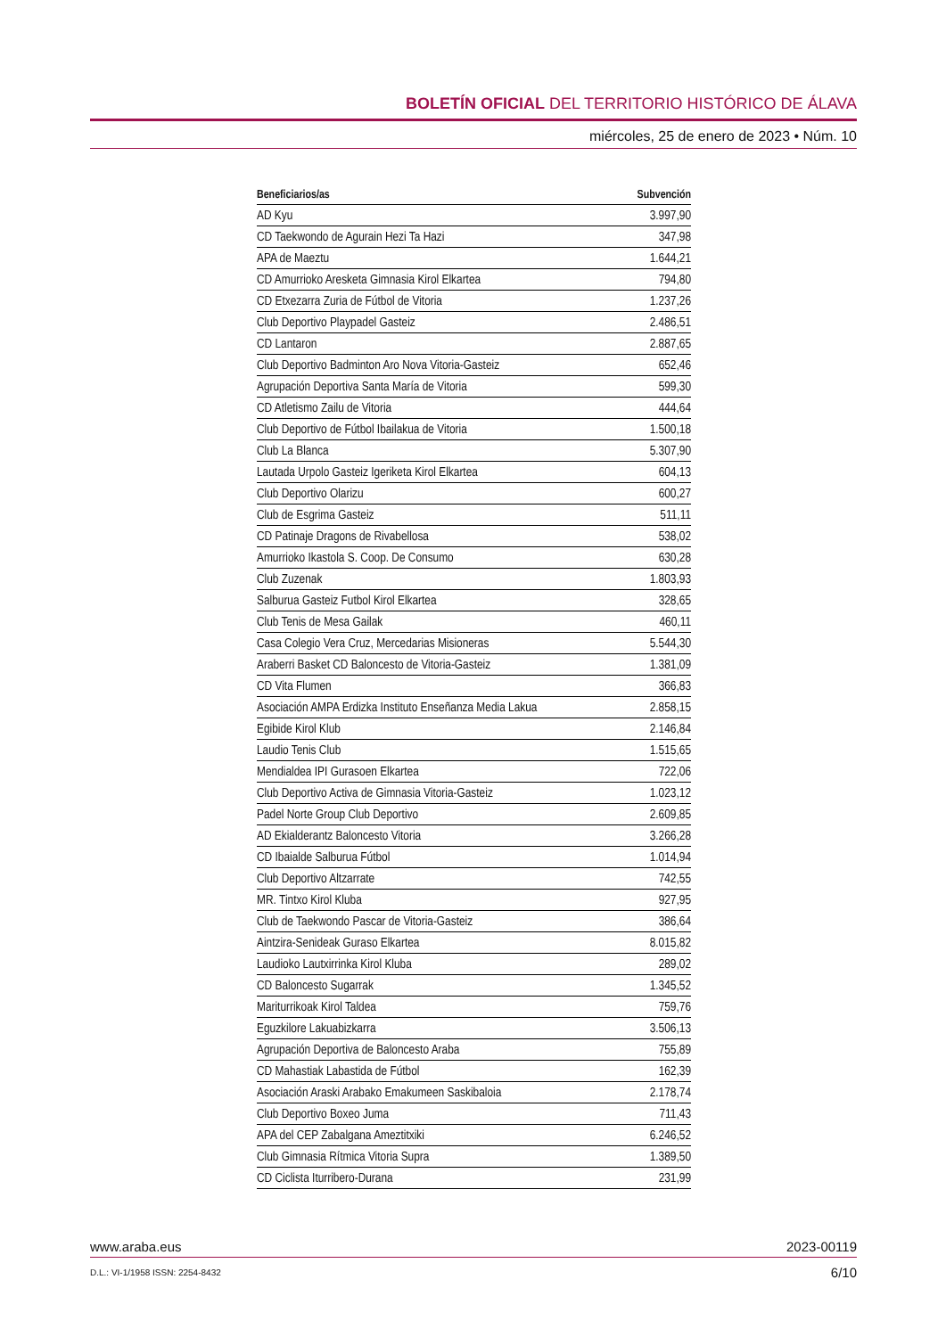BOLETÍN OFICIAL DEL TERRITORIO HISTÓRICO DE ÁLAVA
miércoles, 25 de enero de 2023 • Núm. 10
| Beneficiarios/as | Subvención |
| --- | --- |
| AD Kyu | 3.997,90 |
| CD Taekwondo de Agurain Hezi Ta Hazi | 347,98 |
| APA de Maeztu | 1.644,21 |
| CD Amurrioko Aresketa Gimnasia Kirol Elkartea | 794,80 |
| CD Etxezarra Zuria de Fútbol de Vitoria | 1.237,26 |
| Club Deportivo Playpadel Gasteiz | 2.486,51 |
| CD Lantaron | 2.887,65 |
| Club Deportivo Badminton Aro Nova Vitoria-Gasteiz | 652,46 |
| Agrupación Deportiva Santa María de Vitoria | 599,30 |
| CD Atletismo Zailu de Vitoria | 444,64 |
| Club Deportivo de Fútbol Ibailakua de Vitoria | 1.500,18 |
| Club La Blanca | 5.307,90 |
| Lautada Urpolo Gasteiz Igeriketa Kirol Elkartea | 604,13 |
| Club Deportivo Olarizu | 600,27 |
| Club de Esgrima Gasteiz | 511,11 |
| CD Patinaje Dragons de Rivabellosa | 538,02 |
| Amurrioko Ikastola S. Coop. De Consumo | 630,28 |
| Club Zuzenak | 1.803,93 |
| Salburua Gasteiz Futbol Kirol Elkartea | 328,65 |
| Club Tenis de Mesa Gailak | 460,11 |
| Casa Colegio Vera Cruz, Mercedarias Misioneras | 5.544,30 |
| Araberri Basket CD Baloncesto de Vitoria-Gasteiz | 1.381,09 |
| CD Vita Flumen | 366,83 |
| Asociación AMPA Erdizka Instituto Enseñanza Media Lakua | 2.858,15 |
| Egibide Kirol Klub | 2.146,84 |
| Laudio Tenis Club | 1.515,65 |
| Mendialdea IPI Gurasoen Elkartea | 722,06 |
| Club Deportivo Activa de Gimnasia Vitoria-Gasteiz | 1.023,12 |
| Padel Norte Group Club Deportivo | 2.609,85 |
| AD Ekialderantz Baloncesto Vitoria | 3.266,28 |
| CD Ibaialde Salburua Fútbol | 1.014,94 |
| Club Deportivo Altzarrate | 742,55 |
| MR. Tintxo Kirol Kluba | 927,95 |
| Club de Taekwondo Pascar de Vitoria-Gasteiz | 386,64 |
| Aintzira-Senideak Guraso Elkartea | 8.015,82 |
| Laudioko Lautxirrinka Kirol Kluba | 289,02 |
| CD Baloncesto Sugarrak | 1.345,52 |
| Mariturrikoak Kirol Taldea | 759,76 |
| Eguzkilore Lakuabizkarra | 3.506,13 |
| Agrupación Deportiva de Baloncesto Araba | 755,89 |
| CD Mahastiak Labastida de Fútbol | 162,39 |
| Asociación Araski Arabako Emakumeen Saskibaloia | 2.178,74 |
| Club Deportivo Boxeo Juma | 711,43 |
| APA del CEP Zabalgana Ameztitxiki | 6.246,52 |
| Club Gimnasia Rítmica Vitoria Supra | 1.389,50 |
| CD Ciclista Iturribero-Durana | 231,99 |
www.araba.eus 2023-00119
D.L.: VI-1/1958 ISSN: 2254-8432 6/10